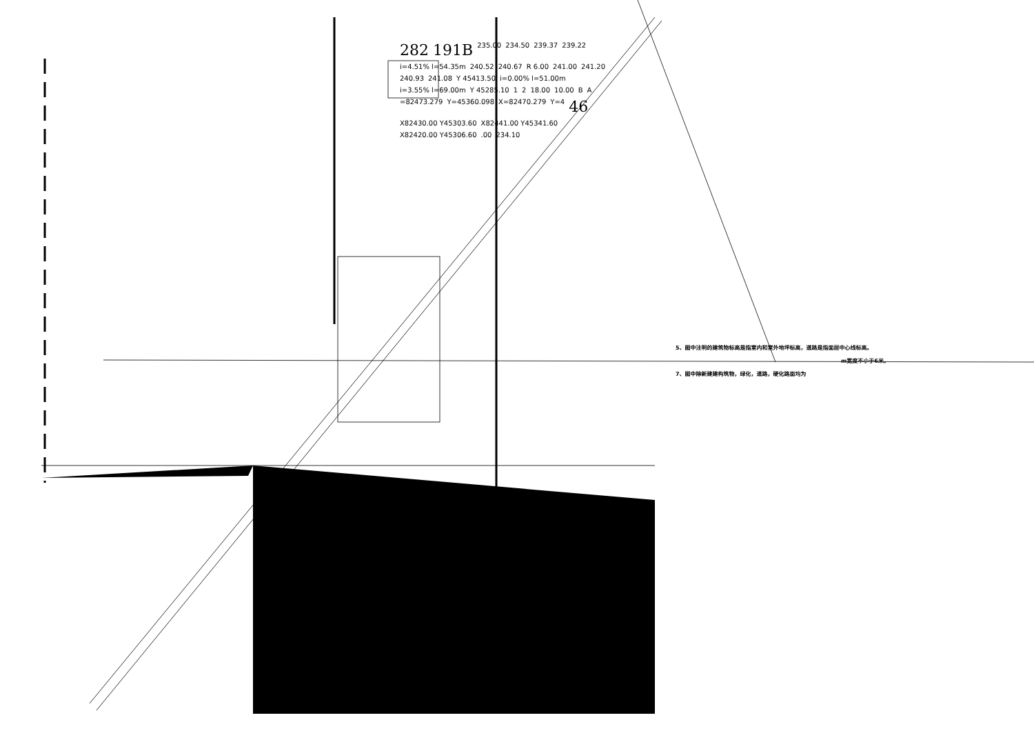282 191B 235.00 234.50 239.37 239.22 i=4.51% l=54.35m 240.52 240.67 R 6.00 241.00 241.20 240.93 241.08 Y 45413.50 i=0.00% l=51.00m i=3.55% l=69.00m Y 45285.10 1 2 18.00 10.00 B A =82473.279 Y=45360.098 X=82470.279 Y=4 46 X82430.00 Y45303.60 X82441.00 Y45341.60 X82420.00 Y45306.60 .00 234.10
5、图中注明的建筑物标高是指室内和室外地坪标高，道路是指面层中心线标高。
m宽度不小于6米。
7、图中除新建建构筑物，绿化，道路，硬化路面均为